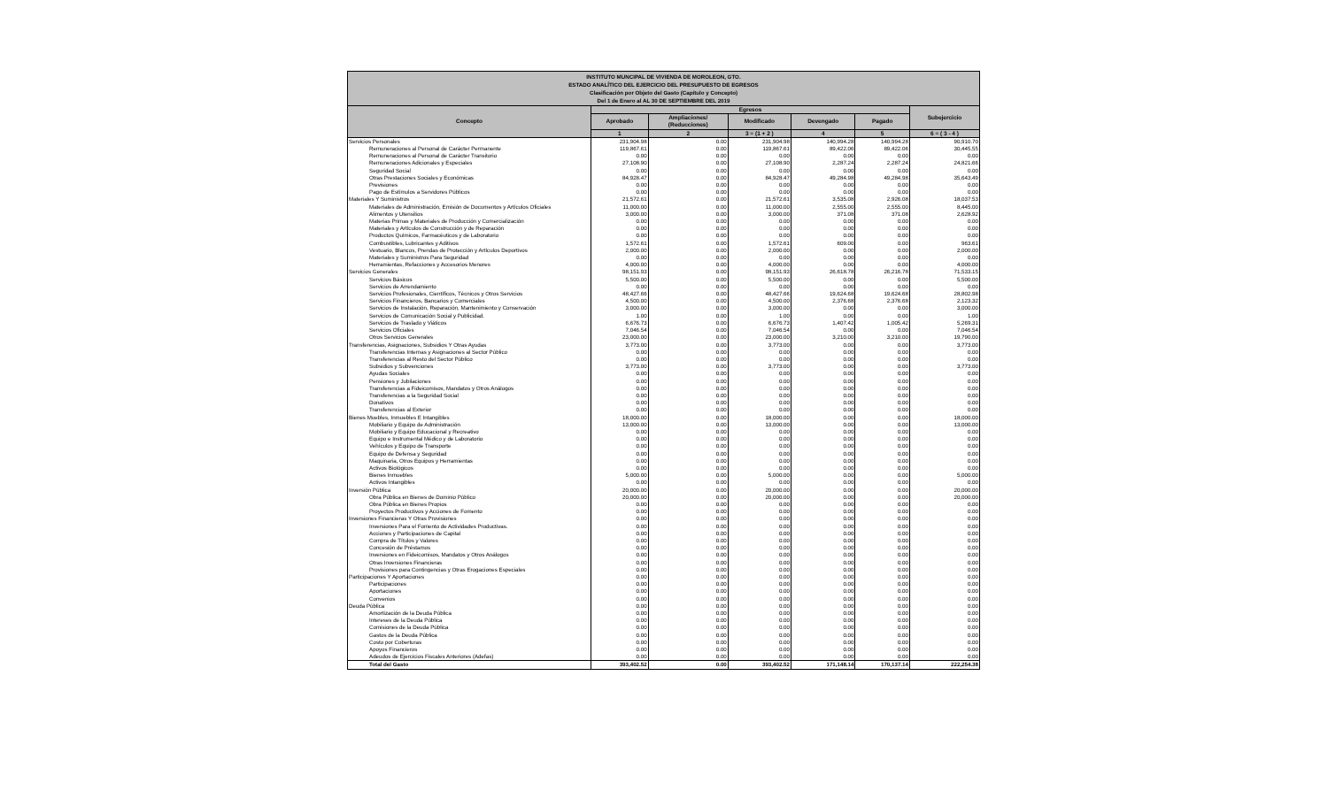| INSTITUTO MUNCIPAL DE VIVIENDA DE MOROLEON, GTO. ESTADO ANALÍTICO DEL EJERCICIO DEL PRESUPUESTO DE EGRESOS Clasificación por Objeto del Gasto (Capítulo y Concepto) Del 1 de Enero al AL 30 DE SEPTIEMBRE DEL 2019 | | | | | | |
| Concepto | Egresos | | | | | Subejercicio |
| | Aprobado | Ampliaciones/ (Reducciones) | Modificado | Devengado | Pagado | |
| | 1 | 2 | 3 = (1 + 2 ) | 4 | 5 | 6 = ( 3 - 4 ) |
| Servicios Personales | 231,904.98 | 0.00 | 231,904.98 | 140,994.28 | 140,994.28 | 90,910.70 |
| Remuneraciones al Personal de Carácter Permanente | 119,867.61 | 0.00 | 119,867.61 | 89,422.06 | 89,422.06 | 30,445.55 |
| Remuneraciones al Personal de Carácter Transitorio | 0.00 | 0.00 | 0.00 | 0.00 | 0.00 | 0.00 |
| Remuneraciones Adicionales y Especiales | 27,108.90 | 0.00 | 27,108.90 | 2,287.24 | 2,287.24 | 24,821.66 |
| Seguridad Social | 0.00 | 0.00 | 0.00 | 0.00 | 0.00 | 0.00 |
| Otras Prestaciones Sociales y Económicas | 84,928.47 | 0.00 | 84,928.47 | 49,284.98 | 49,284.98 | 35,643.49 |
| Previsiones | 0.00 | 0.00 | 0.00 | 0.00 | 0.00 | 0.00 |
| Pago de Estímulos a Servidores Públicos | 0.00 | 0.00 | 0.00 | 0.00 | 0.00 | 0.00 |
| Materiales Y Suministros | 21,572.61 | 0.00 | 21,572.61 | 3,535.08 | 2,926.08 | 18,037.53 |
| Materiales de Administración, Emisión de Documentos y Artículos Oficiales | 11,000.00 | 0.00 | 11,000.00 | 2,555.00 | 2,555.00 | 8,445.00 |
| Alimentos y Utensilios | 3,000.00 | 0.00 | 3,000.00 | 371.08 | 371.08 | 2,628.92 |
| Materias Primas y Materiales de Producción y Comercialización | 0.00 | 0.00 | 0.00 | 0.00 | 0.00 | 0.00 |
| Materiales y Artículos de Construcción y de Reparación | 0.00 | 0.00 | 0.00 | 0.00 | 0.00 | 0.00 |
| Productos Químicos, Farmacéuticos y de Laboratorio | 0.00 | 0.00 | 0.00 | 0.00 | 0.00 | 0.00 |
| Combustibles, Lubricantes y Aditivos | 1,572.61 | 0.00 | 1,572.61 | 609.00 | 0.00 | 963.61 |
| Vestuario, Blancos, Prendas de Protección y Artículos Deportivos | 2,000.00 | 0.00 | 2,000.00 | 0.00 | 0.00 | 2,000.00 |
| Materiales y Suministros Para Seguridad | 0.00 | 0.00 | 0.00 | 0.00 | 0.00 | 0.00 |
| Herramientas, Refacciones y Accesorios Menores | 4,000.00 | 0.00 | 4,000.00 | 0.00 | 0.00 | 4,000.00 |
| Servicios Generales | 98,151.93 | 0.00 | 98,151.93 | 26,618.78 | 26,216.78 | 71,533.15 |
| Servicios Básicos | 5,500.00 | 0.00 | 5,500.00 | 0.00 | 0.00 | 5,500.00 |
| Servicios de Arrendamiento | 0.00 | 0.00 | 0.00 | 0.00 | 0.00 | 0.00 |
| Servicios Profesionales, Científicos, Técnicos y Otros Servicios | 48,427.66 | 0.00 | 48,427.66 | 19,624.68 | 19,624.68 | 28,802.98 |
| Servicios Financieros, Bancarios y Comerciales | 4,500.00 | 0.00 | 4,500.00 | 2,376.68 | 2,376.68 | 2,123.32 |
| Servicios de Instalación, Reparación, Mantenimiento y Conservación | 3,000.00 | 0.00 | 3,000.00 | 0.00 | 0.00 | 3,000.00 |
| Servicios de Comunicación Social y Publicidad. | 1.00 | 0.00 | 1.00 | 0.00 | 0.00 | 1.00 |
| Servicios de Traslado y Viáticos | 6,676.73 | 0.00 | 6,676.73 | 1,407.42 | 1,005.42 | 5,269.31 |
| Servicios Oficiales | 7,046.54 | 0.00 | 7,046.54 | 0.00 | 0.00 | 7,046.54 |
| Otros Servicios Generales | 23,000.00 | 0.00 | 23,000.00 | 3,210.00 | 3,210.00 | 19,790.00 |
| Transferencias, Asignaciones, Subsidios Y Otras Ayudas | 3,773.00 | 0.00 | 3,773.00 | 0.00 | 0.00 | 3,773.00 |
| Transferencias Internas y Asignaciones al Sector Público | 0.00 | 0.00 | 0.00 | 0.00 | 0.00 | 0.00 |
| Transferencias al Resto del Sector Público | 0.00 | 0.00 | 0.00 | 0.00 | 0.00 | 0.00 |
| Subsidios y Subvenciones | 3,773.00 | 0.00 | 3,773.00 | 0.00 | 0.00 | 3,773.00 |
| Ayudas Sociales | 0.00 | 0.00 | 0.00 | 0.00 | 0.00 | 0.00 |
| Pensiones y Jubilaciones | 0.00 | 0.00 | 0.00 | 0.00 | 0.00 | 0.00 |
| Transferencias a Fideicomisos, Mandatos y Otros Análogos | 0.00 | 0.00 | 0.00 | 0.00 | 0.00 | 0.00 |
| Transferencias a la Seguridad Social | 0.00 | 0.00 | 0.00 | 0.00 | 0.00 | 0.00 |
| Donativos | 0.00 | 0.00 | 0.00 | 0.00 | 0.00 | 0.00 |
| Transferencias al Exterior | 0.00 | 0.00 | 0.00 | 0.00 | 0.00 | 0.00 |
| Bienes Muebles, Inmuebles E Intangibles | 18,000.00 | 0.00 | 18,000.00 | 0.00 | 0.00 | 18,000.00 |
| Mobiliario y Equipo de Administración | 13,000.00 | 0.00 | 13,000.00 | 0.00 | 0.00 | 13,000.00 |
| Mobiliario y Equipo Educacional y Recreativo | 0.00 | 0.00 | 0.00 | 0.00 | 0.00 | 0.00 |
| Equipo e Instrumental Médico y de Laboratorio | 0.00 | 0.00 | 0.00 | 0.00 | 0.00 | 0.00 |
| Vehículos y Equipo de Transporte | 0.00 | 0.00 | 0.00 | 0.00 | 0.00 | 0.00 |
| Equipo de Defensa y Seguridad | 0.00 | 0.00 | 0.00 | 0.00 | 0.00 | 0.00 |
| Maquinaria, Otros Equipos y Herramientas | 0.00 | 0.00 | 0.00 | 0.00 | 0.00 | 0.00 |
| Activos Biológicos | 0.00 | 0.00 | 0.00 | 0.00 | 0.00 | 0.00 |
| Bienes Inmuebles | 5,000.00 | 0.00 | 5,000.00 | 0.00 | 0.00 | 5,000.00 |
| Activos Intangibles | 0.00 | 0.00 | 0.00 | 0.00 | 0.00 | 0.00 |
| Inversión Pública | 20,000.00 | 0.00 | 20,000.00 | 0.00 | 0.00 | 20,000.00 |
| Obra Pública en Bienes de Dominio Público | 20,000.00 | 0.00 | 20,000.00 | 0.00 | 0.00 | 20,000.00 |
| Obra Pública en Bienes Propios | 0.00 | 0.00 | 0.00 | 0.00 | 0.00 | 0.00 |
| Proyectos Productivos y Acciones de Fomento | 0.00 | 0.00 | 0.00 | 0.00 | 0.00 | 0.00 |
| Inversiones Financieras Y Otras Provisiones | 0.00 | 0.00 | 0.00 | 0.00 | 0.00 | 0.00 |
| Inversiones Para el Fomento de Actividades Productivas. | 0.00 | 0.00 | 0.00 | 0.00 | 0.00 | 0.00 |
| Acciones y Participaciones de Capital | 0.00 | 0.00 | 0.00 | 0.00 | 0.00 | 0.00 |
| Compra de Títulos y Valores | 0.00 | 0.00 | 0.00 | 0.00 | 0.00 | 0.00 |
| Concesión de Préstamos | 0.00 | 0.00 | 0.00 | 0.00 | 0.00 | 0.00 |
| Inversiones en Fideicomisos, Mandatos y Otros Análogos | 0.00 | 0.00 | 0.00 | 0.00 | 0.00 | 0.00 |
| Otras Inversiones Financieras | 0.00 | 0.00 | 0.00 | 0.00 | 0.00 | 0.00 |
| Provisiones para Contingencias y Otras Erogaciones Especiales | 0.00 | 0.00 | 0.00 | 0.00 | 0.00 | 0.00 |
| Participaciones Y Aportaciones | 0.00 | 0.00 | 0.00 | 0.00 | 0.00 | 0.00 |
| Participaciones | 0.00 | 0.00 | 0.00 | 0.00 | 0.00 | 0.00 |
| Aportaciones | 0.00 | 0.00 | 0.00 | 0.00 | 0.00 | 0.00 |
| Convenios | 0.00 | 0.00 | 0.00 | 0.00 | 0.00 | 0.00 |
| Deuda Pública | 0.00 | 0.00 | 0.00 | 0.00 | 0.00 | 0.00 |
| Amortización de la Deuda Pública | 0.00 | 0.00 | 0.00 | 0.00 | 0.00 | 0.00 |
| Intereses de la Deuda Pública | 0.00 | 0.00 | 0.00 | 0.00 | 0.00 | 0.00 |
| Comisiones de la Deuda Pública | 0.00 | 0.00 | 0.00 | 0.00 | 0.00 | 0.00 |
| Gastos de la Deuda Pública | 0.00 | 0.00 | 0.00 | 0.00 | 0.00 | 0.00 |
| Costo por Coberturas | 0.00 | 0.00 | 0.00 | 0.00 | 0.00 | 0.00 |
| Apoyos Financieros | 0.00 | 0.00 | 0.00 | 0.00 | 0.00 | 0.00 |
| Adeudos de Ejercicios Fiscales Anteriores (Adefas) | 0.00 | 0.00 | 0.00 | 0.00 | 0.00 | 0.00 |
| Total del Gasto | 393,402.52 | 0.00 | 393,402.52 | 171,148.14 | 170,137.14 | 222,254.38 |